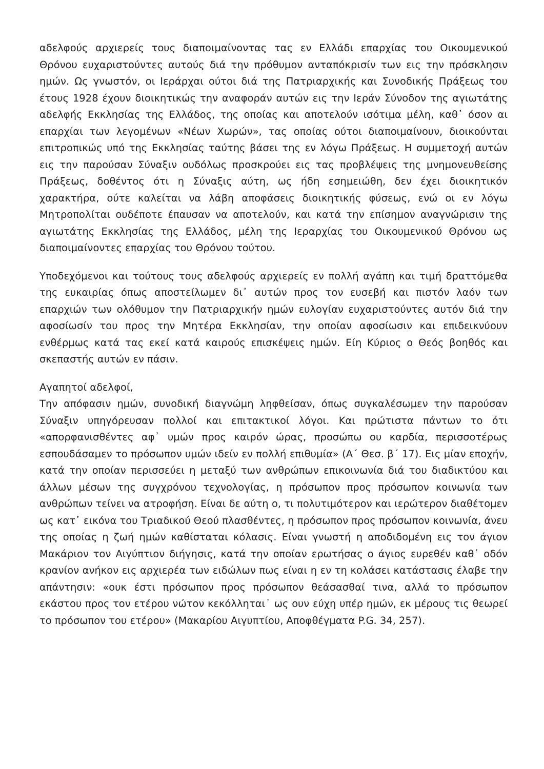αδελφούς αρχιερείς τους διαποιμαίνοντας τας εν Ελλάδι επαρχίας του Οικουμενικού Θρόνου ευχαριστούντες αυτούς διά την πρόθυμον ανταπόκρισίν των εις την πρόσκλησιν ημών. Ως γνωστόν, οι Ιεράρχαι ούτοι διά της Πατριαρχικής και Συνοδικής Πράξεως του έτους 1928 έχουν διοικητικώς την αναφοράν αυτών εις την Ιεράν Σύνοδον της αγιωτάτης αδελφής Εκκλησίας της Ελλάδος, της οποίας και αποτελούν ισότιμα μέλη, καθ᾽ όσον αι επαρχίαι των λεγομένων «Νέων Χωρών», τας οποίας ούτοι διαποιμαίνουν, διοικούνται επιτροπικώς υπό της Εκκλησίας ταύτης βάσει της εν λόγω Πράξεως. Η συμμετοχή αυτών εις την παρούσαν Σύναξιν ουδόλως προσκρούει εις τας προβλέψεις της μνημονευθείσης Πράξεως, δοθέντος ότι η Σύναξις αύτη, ως ήδη εσημειώθη, δεν έχει διοικητικόν χαρακτήρα, ούτε καλείται να λάβη αποφάσεις διοικητικής φύσεως, ενώ οι εν λόγω Μητροπολίται ουδέποτε έπαυσαν να αποτελούν, και κατά την επίσημον αναγνώρισιν της αγιωτάτης Εκκλησίας της Ελλάδος, μέλη της Ιεραρχίας του Οικουμενικού Θρόνου ως διαποιμαίνοντες επαρχίας του Θρόνου τούτου.
Υποδεχόμενοι και τούτους τους αδελφούς αρχιερείς εν πολλή αγάπη και τιμή δραττόμεθα της ευκαιρίας όπως αποστείλωμεν δι᾽ αυτών προς τον ευσεβή και πιστόν λαόν των επαρχιών των ολόθυμον την Πατριαρχικήν ημών ευλογίαν ευχαριστούντες αυτόν διά την αφοσίωσίν του προς την Μητέρα Εκκλησίαν, την οποίαν αφοσίωσιν και επιδεικνύουν ενθέρμως κατά τας εκεί κατά καιρούς επισκέψεις ημών. Είη Κύριος ο Θεός βοηθός και σκεπαστής αυτών εν πάσιν.
Αγαπητοί αδελφοί,
Την απόφασιν ημών, συνοδική διαγνώμη ληφθείσαν, όπως συγκαλέσωμεν την παρούσαν Σύναξιν υπηγόρευσαν πολλοί και επιτακτικοί λόγοι. Και πρώτιστα πάντων το ότι «απορφανισθέντες αφ᾽ υμών προς καιρόν ώρας, προσώπω ου καρδία, περισσοτέρως εσπουδάσαμεν το πρόσωπον υμών ιδείν εν πολλή επιθυμία» (Α΄ Θεσ. β΄ 17). Εις μίαν εποχήν, κατά την οποίαν περισσεύει η μεταξύ των ανθρώπων επικοινωνία διά του διαδικτύου και άλλων μέσων της συγχρόνου τεχνολογίας, η πρόσωπον προς πρόσωπον κοινωνία των ανθρώπων τείνει να ατροφήση. Είναι δε αύτη ο, τι πολυτιμότερον και ιερώτερον διαθέτομεν ως κατ᾽ εικόνα του Τριαδικού Θεού πλασθέντες, η πρόσωπον προς πρόσωπον κοινωνία, άνευ της οποίας η ζωή ημών καθίσταται κόλασις. Είναι γνωστή η αποδιδομένη εις τον άγιον Μακάριον τον Αιγύπτιον διήγησις, κατά την οποίαν ερωτήσας ο άγιος ευρεθέν καθ᾽ οδόν κρανίον ανήκον εις αρχιερέα των ειδώλων πως είναι η εν τη κολάσει κατάστασις έλαβε την απάντησιν: «ουκ έστι πρόσωπον προς πρόσωπον θεάσασθαί τινα, αλλά το πρόσωπον εκάστου προς τον ετέρου νώτον κεκόλληται˙ ως ουν εύχη υπέρ ημών, εκ μέρους τις θεωρεί το πρόσωπον του ετέρου» (Μακαρίου Αιγυπτίου, Αποφθέγματα P.G. 34, 257).